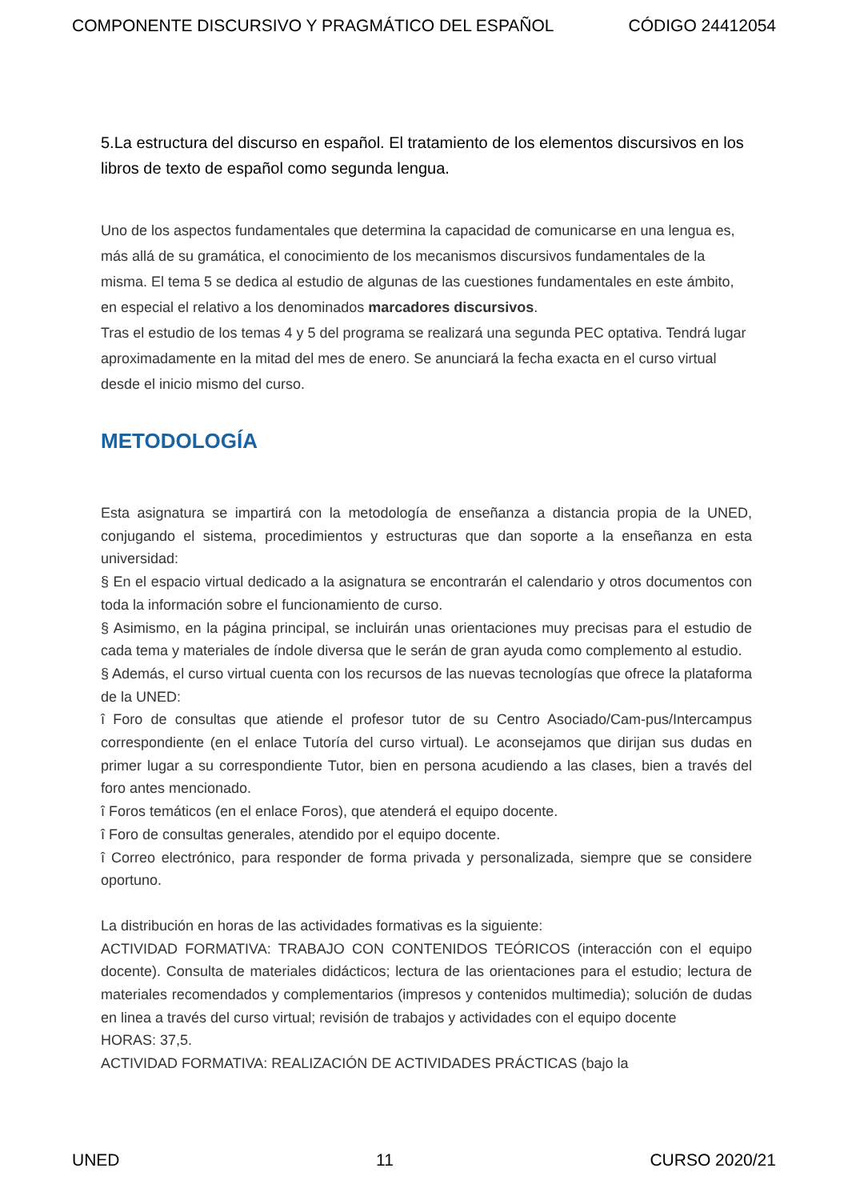COMPONENTE DISCURSIVO Y PRAGMÁTICO DEL ESPAÑOL CÓDIGO 24412054
5.La estructura del discurso en español. El tratamiento de los elementos discursivos en los libros de texto de español como segunda lengua.
Uno de los aspectos fundamentales que determina la capacidad de comunicarse en una lengua es, más allá de su gramática, el conocimiento de los mecanismos discursivos fundamentales de la misma. El tema 5 se dedica al estudio de algunas de las cuestiones fundamentales en este ámbito, en especial el relativo a los denominados marcadores discursivos.
Tras el estudio de los temas 4 y 5 del programa se realizará una segunda PEC optativa. Tendrá lugar aproximadamente en la mitad del mes de enero. Se anunciará la fecha exacta en el curso virtual desde el inicio mismo del curso.
METODOLOGÍA
Esta asignatura se impartirá con la metodología de enseñanza a distancia propia de la UNED, conjugando el sistema, procedimientos y estructuras que dan soporte a la enseñanza en esta universidad:
§ En el espacio virtual dedicado a la asignatura se encontrarán el calendario y otros documentos con toda la información sobre el funcionamiento de curso.
§ Asimismo, en la página principal, se incluirán unas orientaciones muy precisas para el estudio de cada tema y materiales de índole diversa que le serán de gran ayuda como complemento al estudio.
§ Además, el curso virtual cuenta con los recursos de las nuevas tecnologías que ofrece la plataforma de la UNED:
î Foro de consultas que atiende el profesor tutor de su Centro Asociado/Cam-pus/Intercampus correspondiente (en el enlace Tutoría del curso virtual). Le aconsejamos que dirijan sus dudas en primer lugar a su correspondiente Tutor, bien en persona acudiendo a las clases, bien a través del foro antes mencionado.
î Foros temáticos (en el enlace Foros), que atenderá el equipo docente.
î Foro de consultas generales, atendido por el equipo docente.
î Correo electrónico, para responder de forma privada y personalizada, siempre que se considere oportuno.
La distribución en horas de las actividades formativas es la siguiente:
ACTIVIDAD FORMATIVA: TRABAJO CON CONTENIDOS TEÓRICOS (interacción con el equipo docente). Consulta de materiales didácticos; lectura de las orientaciones para el estudio; lectura de materiales recomendados y complementarios (impresos y contenidos multimedia); solución de dudas en linea a través del curso virtual; revisión de trabajos y actividades con el equipo docente
HORAS: 37,5.
ACTIVIDAD FORMATIVA: REALIZACIÓN DE ACTIVIDADES PRÁCTICAS (bajo la
UNED 11 CURSO 2020/21